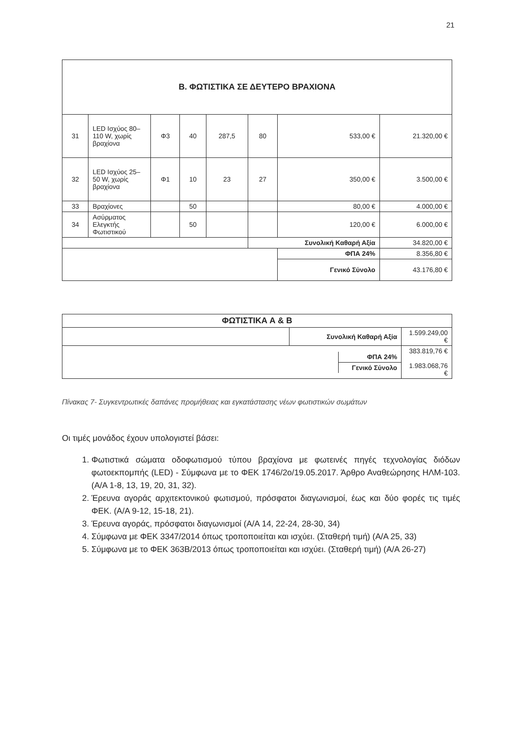21
| Β. ΦΩΤΙΣΤΙΚΑ ΣΕ ΔΕΥΤΕΡΟ ΒΡΑΧΙΟΝΑ | | | | | | | |
| 31 | LED Ισχύος 80–110 W, χωρίς βραχίονα | Φ3 | 40 | 287,5 | 80 | 533,00 € | 21.320,00 € |
| 32 | LED Ισχύος 25–50 W, χωρίς βραχίονα | Φ1 | 10 | 23 | 27 | 350,00 € | 3.500,00 € |
| 33 | Βραχίονες | | 50 | | | 80,00 € | 4.000,00 € |
| 34 | Ασύρματος Ελεγκτής Φωτιστικού | | 50 | | | 120,00 € | 6.000,00 € |
| | | | | | Συνολική Καθαρή Αξία | | 34.820,00 € |
| | | | | | | ΦΠΑ 24% | 8.356,80 € |
| | | | | | | Γενικό Σύνολο | 43.176,80 € |
| ΦΩΤΙΣΤΙΚΑ Α & Β | | |
| | Συνολική Καθαρή Αξία | 1.599.249,00 € |
| / / ΦΠΑ 24% / / / Γενικό Σύνολο / | | 383.819,76 € 1.983.068,76 € |
Πίνακας 7- Συγκεντρωτικές δαπάνες προμήθειας και εγκατάστασης νέων φωτιστικών σωμάτων
Οι τιμές μονάδος έχουν υπολογιστεί βάσει:
1. Φωτιστικά σώματα οδοφωτισμού τύπου βραχίονα με φωτεινές πηγές τεχνολογίας διόδων φωτοεκπομπής (LED) - Σύμφωνα με το ΦΕΚ 1746/2ο/19.05.2017. Άρθρο Αναθεώρησης ΗΛΜ-103. (Α/Α 1-8, 13, 19, 20, 31, 32).
2. Έρευνα αγοράς αρχιτεκτονικού φωτισμού, πρόσφατοι διαγωνισμοί, έως και δύο φορές τις τιμές ΦΕΚ. (Α/Α 9-12, 15-18, 21).
3. Έρευνα αγοράς, πρόσφατοι διαγωνισμοί (Α/Α 14, 22-24, 28-30, 34)
4. Σύμφωνα με ΦΕΚ 3347/2014 όπως τροποποιείται και ισχύει. (Σταθερή τιμή) (Α/Α 25, 33)
5. Σύμφωνα με το ΦΕΚ 363Β/2013 όπως τροποποιείται και ισχύει. (Σταθερή τιμή) (Α/Α 26-27)